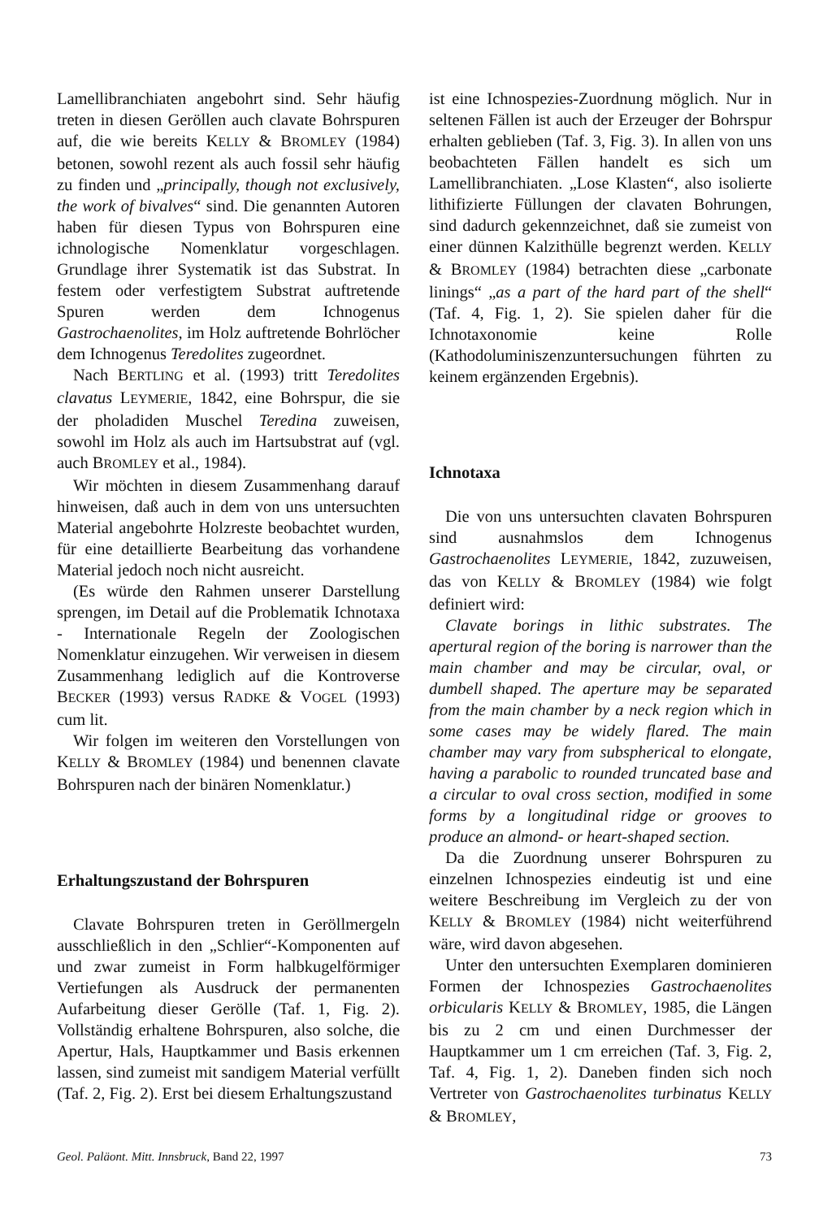Lamellibranchiaten angebohrt sind. Sehr häufig treten in diesen Geröllen auch clavate Bohrspuren auf, die wie bereits KELLY & BROMLEY (1984) betonen, sowohl rezent als auch fossil sehr häufig zu finden und „principally, though not exclusively, the work of bivalves“ sind. Die genannten Autoren haben für diesen Typus von Bohrspuren eine ichnologische Nomenklatur vorgeschlagen. Grundlage ihrer Systematik ist das Substrat. In festem oder verfestigtem Substrat auftretende Spuren werden dem Ichnogenus Gastrochaenolites, im Holz auftretende Bohrlöcher dem Ichnogenus Teredolites zugeordnet.
Nach BERTLING et al. (1993) tritt Teredolites clavatus LEYMERIE, 1842, eine Bohrspur, die sie der pholadiden Muschel Teredina zuweisen, sowohl im Holz als auch im Hartsubstrat auf (vgl. auch BROMLEY et al., 1984).
Wir möchten in diesem Zusammenhang darauf hinweisen, daß auch in dem von uns untersuchten Material angebohrte Holzreste beobachtet wurden, für eine detaillierte Bearbeitung das vorhandene Material jedoch noch nicht ausreicht.
(Es würde den Rahmen unserer Darstellung sprengen, im Detail auf die Problematik Ichnotaxa - Internationale Regeln der Zoologischen Nomenklatur einzugehen. Wir verweisen in diesem Zusammenhang lediglich auf die Kontroverse BECKER (1993) versus RADKE & VOGEL (1993) cum lit.
Wir folgen im weiteren den Vorstellungen von KELLY & BROMLEY (1984) und benennen clavate Bohrspuren nach der binären Nomenklatur.)
Erhaltungszustand der Bohrspuren
Clavate Bohrspuren treten in Geröllmergeln ausschließlich in den „Schlier“-Komponenten auf und zwar zumeist in Form halbkugelförmiger Vertiefungen als Ausdruck der permanenten Aufarbeitung dieser Gerölle (Taf. 1, Fig. 2). Vollständig erhaltene Bohrspuren, also solche, die Apertur, Hals, Hauptkammer und Basis erkennen lassen, sind zumeist mit sandigem Material verfüllt (Taf. 2, Fig. 2). Erst bei diesem Erhaltungszustand
ist eine Ichnospezies-Zuordnung möglich. Nur in seltenen Fällen ist auch der Erzeuger der Bohrspur erhalten geblieben (Taf. 3, Fig. 3). In allen von uns beobachteten Fällen handelt es sich um Lamellibranchiaten. „Lose Klasten“, also isolierte lithifizierte Füllungen der clavaten Bohrungen, sind dadurch gekennzeichnet, daß sie zumeist von einer dünnen Kalzithülle begrenzt werden. KELLY & BROMLEY (1984) betrachten diese „carbonate linings“ „as a part of the hard part of the shell“ (Taf. 4, Fig. 1, 2). Sie spielen daher für die Ichnotaxonomie keine Rolle (Kathodoluminiszenzuntersuchungen führten zu keinem ergänzenden Ergebnis).
Ichnotaxa
Die von uns untersuchten clavaten Bohrspuren sind ausnahmslos dem Ichnogenus Gastrochaenolites LEYMERIE, 1842, zuzuweisen, das von KELLY & BROMLEY (1984) wie folgt definiert wird:
Clavate borings in lithic substrates. The apertural region of the boring is narrower than the main chamber and may be circular, oval, or dumbell shaped. The aperture may be separated from the main chamber by a neck region which in some cases may be widely flared. The main chamber may vary from subspherical to elongate, having a parabolic to rounded truncated base and a circular to oval cross section, modified in some forms by a longitudinal ridge or grooves to produce an almond- or heart-shaped section.
Da die Zuordnung unserer Bohrspuren zu einzelnen Ichnospezies eindeutig ist und eine weitere Beschreibung im Vergleich zu der von KELLY & BROMLEY (1984) nicht weiterführend wäre, wird davon abgesehen.
Unter den untersuchten Exemplaren dominieren Formen der Ichnospezies Gastrochaenolites orbicularis KELLY & BROMLEY, 1985, die Längen bis zu 2 cm und einen Durchmesser der Hauptkammer um 1 cm erreichen (Taf. 3, Fig. 2, Taf. 4, Fig. 1, 2). Daneben finden sich noch Vertreter von Gastrochaenolites turbinatus KELLY & BROMLEY,
Geol. Paläont. Mitt. Innsbruck, Band 22, 1997 73